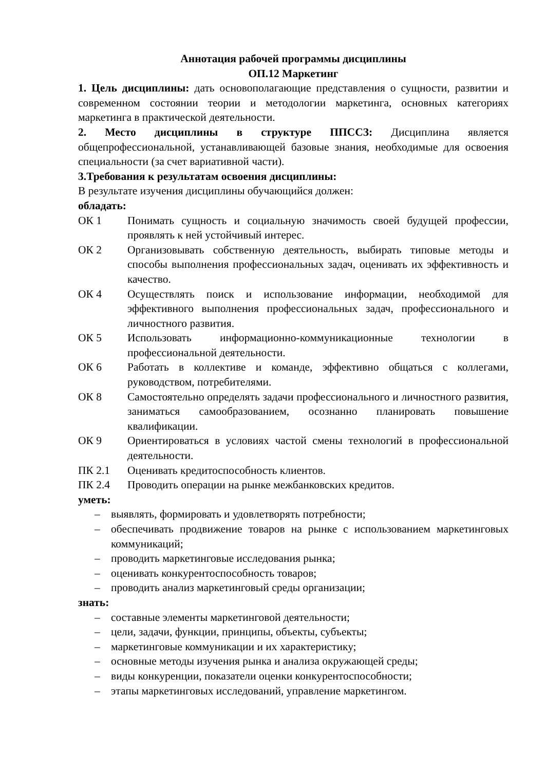Аннотация рабочей программы дисциплины
ОП.12 Маркетинг
1. Цель дисциплины: дать основополагающие представления о сущности, развитии и современном состоянии теории и методологии маркетинга, основных категориях маркетинга в практической деятельности.
2. Место дисциплины в структуре ППССЗ: Дисциплина является общепрофессиональной, устанавливающей базовые знания, необходимые для освоения специальности (за счет вариативной части).
3.Требования к результатам освоения дисциплины:
В результате изучения дисциплины обучающийся должен:
обладать:
ОК 1 Понимать сущность и социальную значимость своей будущей профессии, проявлять к ней устойчивый интерес.
ОК 2 Организовывать собственную деятельность, выбирать типовые методы и способы выполнения профессиональных задач, оценивать их эффективность и качество.
ОК 4 Осуществлять поиск и использование информации, необходимой для эффективного выполнения профессиональных задач, профессионального и личностного развития.
ОК 5 Использовать информационно-коммуникационные технологии в профессиональной деятельности.
ОК 6 Работать в коллективе и команде, эффективно общаться с коллегами, руководством, потребителями.
ОК 8 Самостоятельно определять задачи профессионального и личностного развития, заниматься самообразованием, осознанно планировать повышение квалификации.
ОК 9 Ориентироваться в условиях частой смены технологий в профессиональной деятельности.
ПК 2.1 Оценивать кредитоспособность клиентов.
ПК 2.4 Проводить операции на рынке межбанковских кредитов.
уметь:
– выявлять, формировать и удовлетворять потребности;
– обеспечивать продвижение товаров на рынке с использованием маркетинговых коммуникаций;
– проводить маркетинговые исследования рынка;
– оценивать конкурентоспособность товаров;
– проводить анализ маркетинговый среды организации;
знать:
– составные элементы маркетинговой деятельности;
– цели, задачи, функции, принципы, объекты, субъекты;
– маркетинговые коммуникации и их характеристику;
– основные методы изучения рынка и анализа окружающей среды;
– виды конкуренции, показатели оценки конкурентоспособности;
– этапы маркетинговых исследований, управление маркетингом.